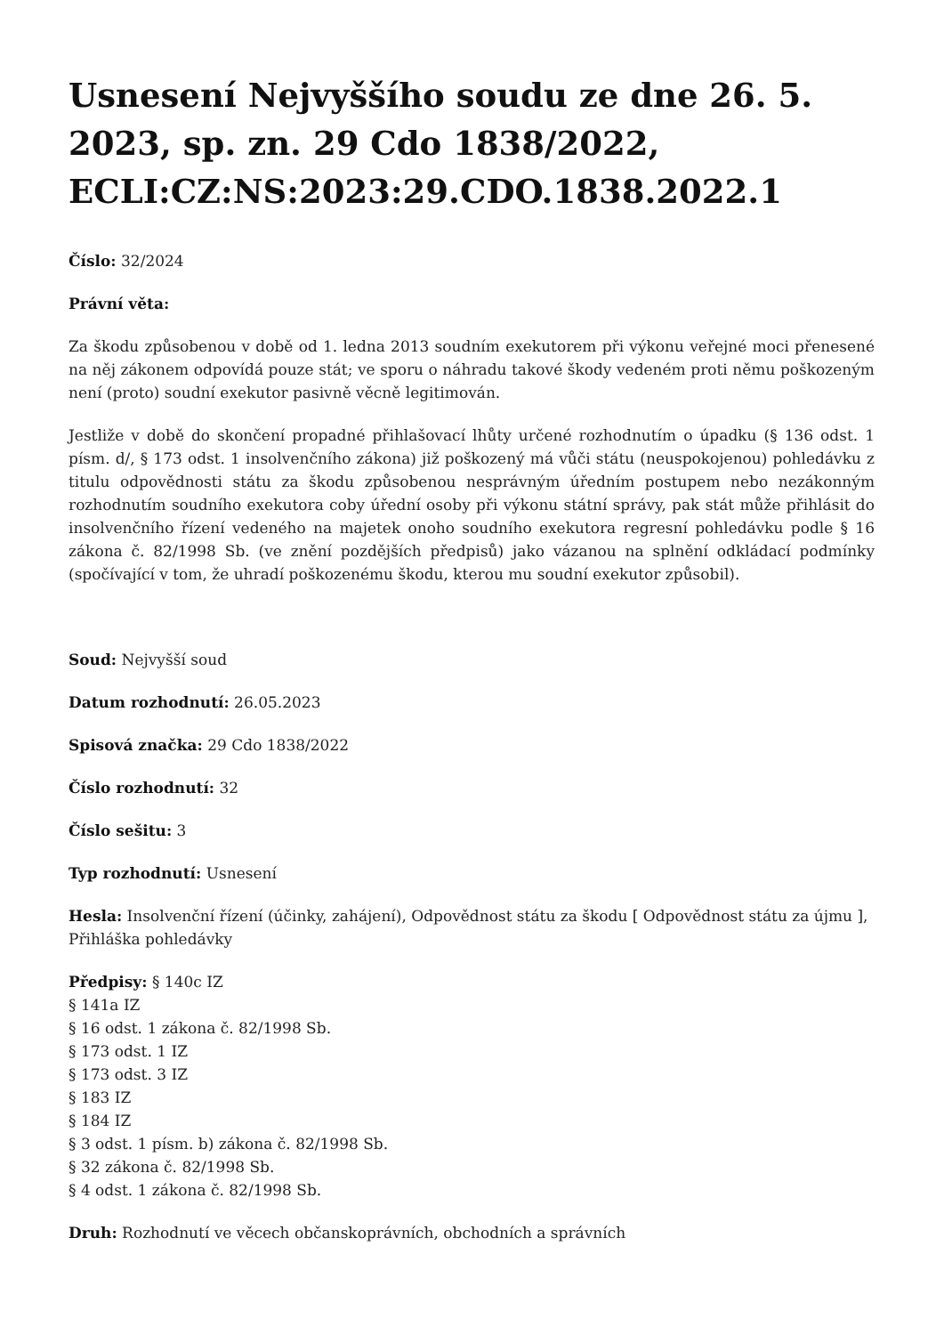Usnesení Nejvyššího soudu ze dne 26. 5. 2023, sp. zn. 29 Cdo 1838/2022, ECLI:CZ:NS:2023:29.CDO.1838.2022.1
Číslo: 32/2024
Právní věta:
Za škodu způsobenou v době od 1. ledna 2013 soudním exekutorem při výkonu veřejné moci přenesené na něj zákonem odpovídá pouze stát; ve sporu o náhradu takové škody vedeném proti němu poškozeným není (proto) soudní exekutor pasivně věcně legitimován.
Jestliže v době do skončení propadné přihlašovací lhůty určené rozhodnutím o úpadku (§ 136 odst. 1 písm. d/, § 173 odst. 1 insolvenčního zákona) již poškozený má vůči státu (neuspokojenou) pohledávku z titulu odpovědnosti státu za škodu způsobenou nesprávným úředním postupem nebo nezákonným rozhodnutím soudního exekutora coby úřední osoby při výkonu státní správy, pak stát může přihlásit do insolvenčního řízení vedeného na majetek onoho soudního exekutora regresní pohledávku podle § 16 zákona č. 82/1998 Sb. (ve znění pozdějších předpisů) jako vázanou na splnění odkládací podmínky (spočívající v tom, že uhradí poškozenému škodu, kterou mu soudní exekutor způsobil).
Soud: Nejvyšší soud
Datum rozhodnutí: 26.05.2023
Spisová značka: 29 Cdo 1838/2022
Číslo rozhodnutí: 32
Číslo sešitu: 3
Typ rozhodnutí: Usnesení
Hesla: Insolvenční řízení (účinky, zahájení), Odpovědnost státu za škodu [ Odpovědnost státu za újmu ], Přihláška pohledávky
Předpisy: § 140c IZ
§ 141a IZ
§ 16 odst. 1 zákona č. 82/1998 Sb.
§ 173 odst. 1 IZ
§ 173 odst. 3 IZ
§ 183 IZ
§ 184 IZ
§ 3 odst. 1 písm. b) zákona č. 82/1998 Sb.
§ 32 zákona č. 82/1998 Sb.
§ 4 odst. 1 zákona č. 82/1998 Sb.
Druh: Rozhodnutí ve věcech občanskoprávních, obchodních a správních